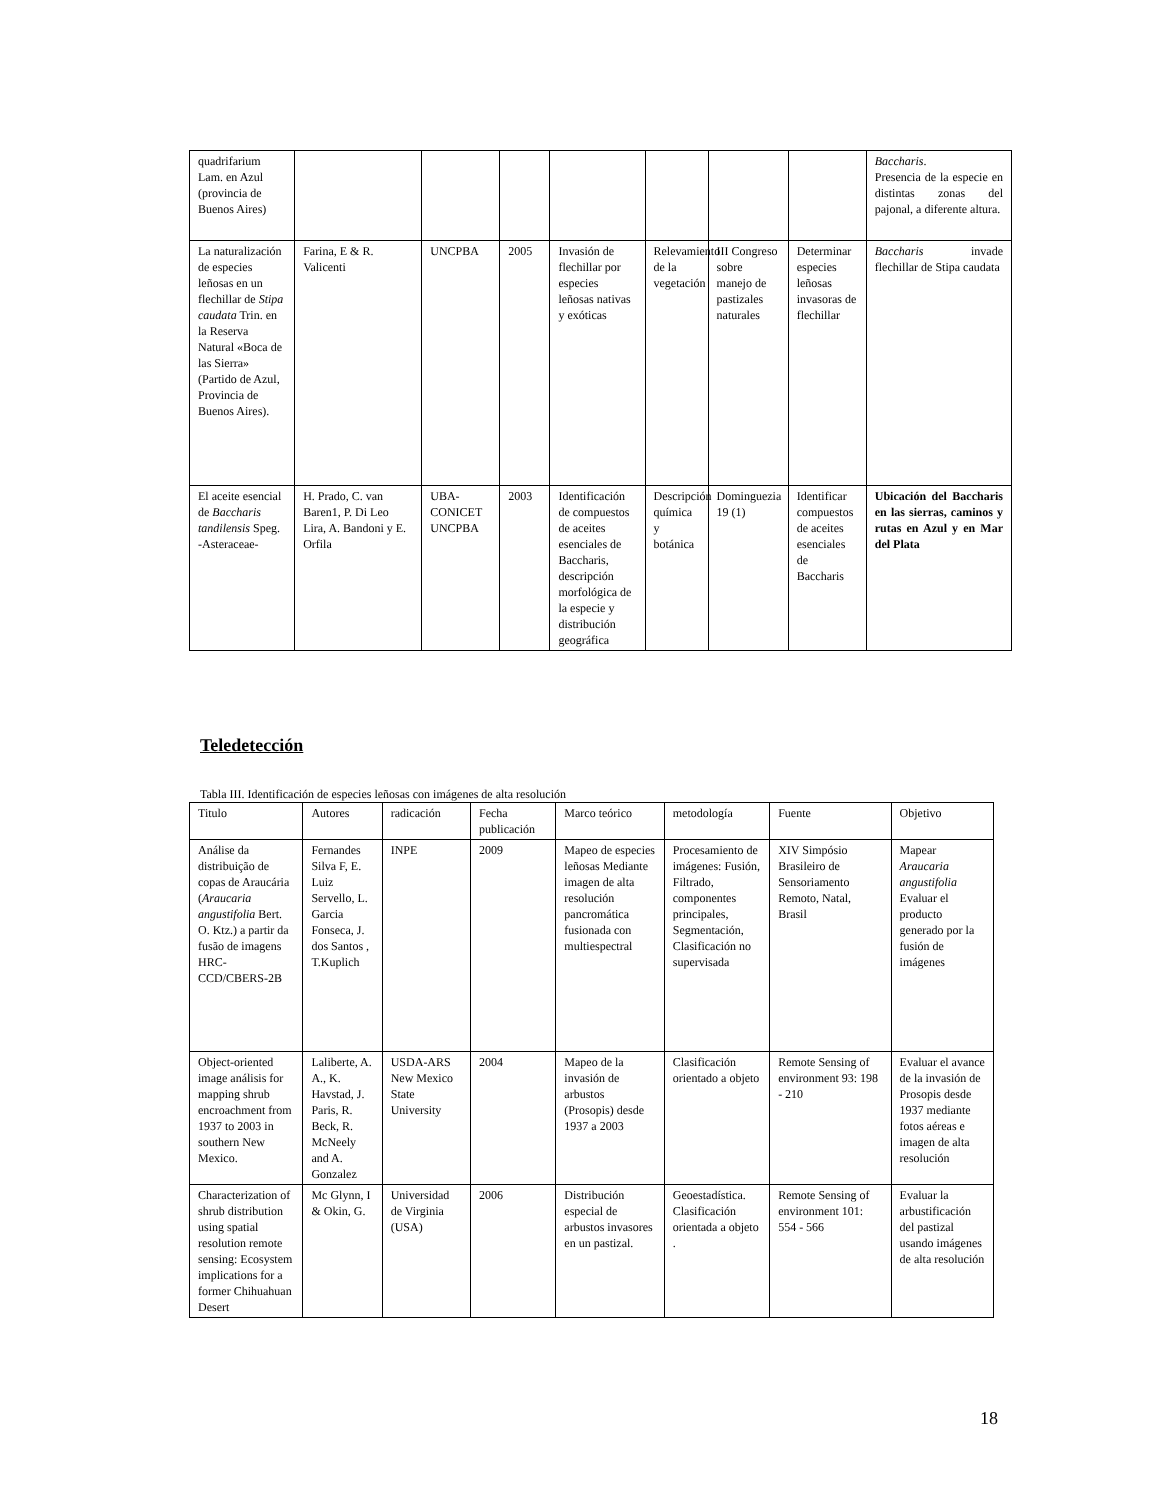| quadrifarium Lam. en Azul (provincia de Buenos Aires) | | | | | | | | Baccharis . Presencia de la especie en distintas zonas del pajonal, a diferente altura. |
| La naturalización de especies leñosas en un flechillar de Stipa caudata Trin. en la Reserva Natural «Boca de las Sierra» (Partido de Azul, Provincia de Buenos Aires). | Farina, E & R. Valicenti | UNCPBA | 2005 | Invasión de flechillar por especies leñosas nativas y exóticas | Relevamiento de la vegetación | III Congreso sobre manejo de pastizales naturales | Determinar especies leñosas invasoras de flechillar | Baccharis invade flechillar de Stipa caudata |
| El aceite esencial de Baccharis tandilensis Speg. -Asteraceae- | H. Prado, C. van Baren1, P. Di Leo Lira, A. Bandoni y E. Orfila | UBA-CONICET UNCPBA | 2003 | Identificación de compuestos de aceites esenciales de Baccharis, descripción morfológica de la especie y distribución geográfica | Descripción química y botánica | Dominguezia 19 (1) | Identificar compuestos de aceites esenciales de Baccharis | Ubicación del Baccharis en las sierras, caminos y rutas en Azul y en Mar del Plata |
Teledetección
Tabla III. Identificación de especies leñosas con imágenes de alta resolución
| Titulo | Autores | radicación | Fecha publicación | Marco teórico | metodología | Fuente | Objetivo |
| Análise da distribuição de copas de Araucária ( Araucaria angustifolia Bert. O. Ktz.) a partir da fusão de imagens HRC-CCD/CBERS-2B | Fernandes Silva F, E. Luiz Servello, L. Garcia Fonseca, J. dos Santos , T.Kuplich | INPE | 2009 | Mapeo de especies leñosas Mediante imagen de alta resolución pancromática fusionada con multiespectral | Procesamiento de imágenes: Fusión, Filtrado, componentes principales, Segmentación, Clasificación no supervisada | XIV Simpósio Brasileiro de Sensoriamento Remoto, Natal, Brasil | Mapear Araucaria angustifolia Evaluar el producto generado por la fusión de imágenes |
| Object-oriented image análisis for mapping shrub encroachment from 1937 to 2003 in southern New Mexico. | Laliberte, A. A., K. Havstad, J. Paris, R. Beck, R. McNeely and A. Gonzalez | USDA-ARS New Mexico State University | 2004 | Mapeo de la invasión de arbustos (Prosopis) desde 1937 a 2003 | Clasificación orientado a objeto | Remote Sensing of environment 93: 198 - 210 | Evaluar el avance de la invasión de Prosopis desde 1937 mediante fotos aéreas e imagen de alta resolución |
| Characterization of shrub distribution using spatial resolution remote sensing: Ecosystem implications for a former Chihuahuan Desert | Mc Glynn, I & Okin, G. | Universidad de Virginia (USA) | 2006 | Distribución especial de arbustos invasores en un pastizal. | Geoestadística. Clasificación orientada a objeto . | Remote Sensing of environment 101: 554 - 566 | Evaluar la arbustificación del pastizal usando imágenes de alta resolución |
18